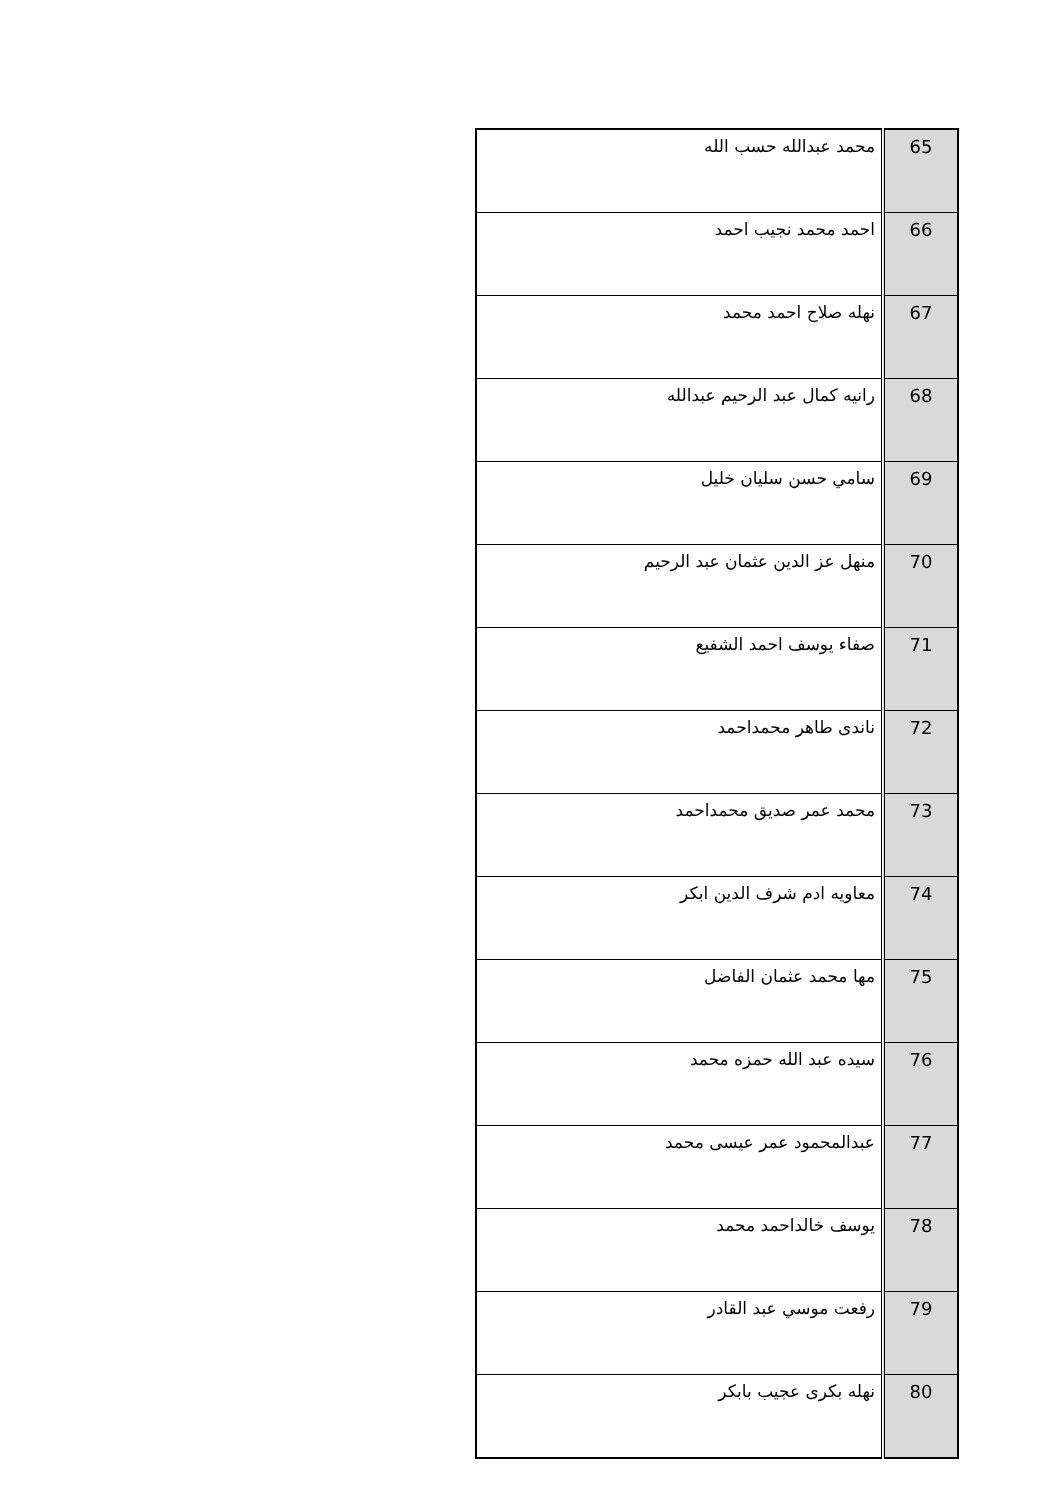| 65 | محمد عبدالله حسب الله |
| 66 | احمد محمد نجيب احمد |
| 67 | نهله صلاح احمد محمد |
| 68 | رانيه كمال عبد الرحيم عبدالله |
| 69 | سامي حسن سليان خليل |
| 70 | منهل عز الدين عثمان عبد الرحيم |
| 71 | صفاء يوسف احمد الشفيع |
| 72 | ناندى طاهر محمداحمد |
| 73 | محمد عمر صديق محمداحمد |
| 74 | معاويه ادم شرف الدين ابكر |
| 75 | مها محمد عثمان الفاضل |
| 76 | سيده عبد الله حمزه محمد |
| 77 | عبدالمحمود عمر عيسى محمد |
| 78 | يوسف خالداحمد محمد |
| 79 | رفعت موسي عبد القادر |
| 80 | نهله بكرى عجيب بابكر |